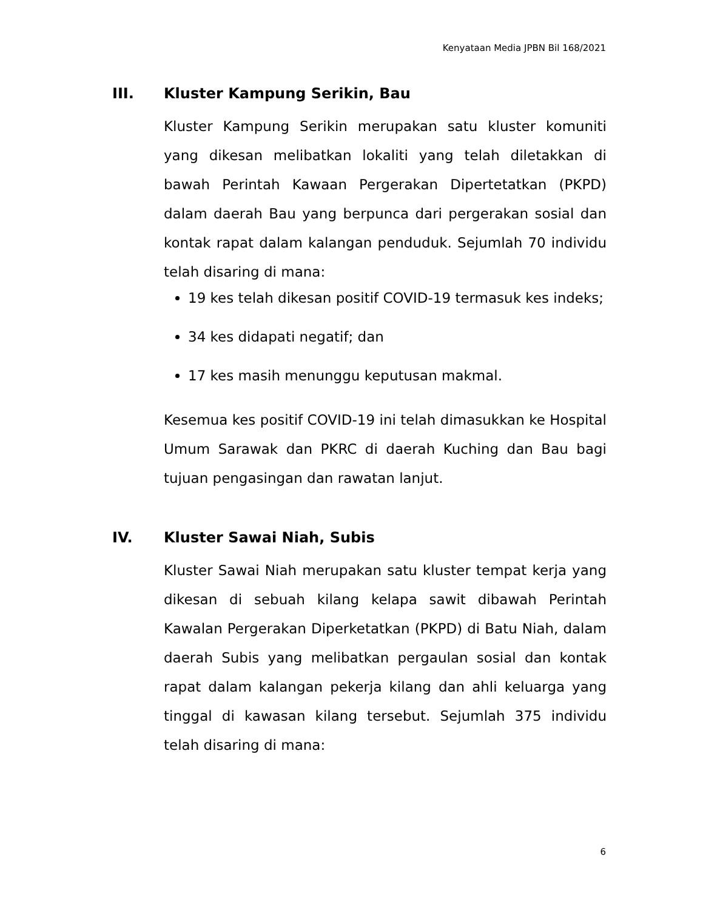Kenyataan Media JPBN Bil 168/2021
III. Kluster Kampung Serikin, Bau
Kluster Kampung Serikin merupakan satu kluster komuniti yang dikesan melibatkan lokaliti yang telah diletakkan di bawah Perintah Kawaan Pergerakan Dipertetatkan (PKPD) dalam daerah Bau yang berpunca dari pergerakan sosial dan kontak rapat dalam kalangan penduduk. Sejumlah 70 individu telah disaring di mana:
19 kes telah dikesan positif COVID-19 termasuk kes indeks;
34 kes didapati negatif; dan
17 kes masih menunggu keputusan makmal.
Kesemua kes positif COVID-19 ini telah dimasukkan ke Hospital Umum Sarawak dan PKRC di daerah Kuching dan Bau bagi tujuan pengasingan dan rawatan lanjut.
IV. Kluster Sawai Niah, Subis
Kluster Sawai Niah merupakan satu kluster tempat kerja yang dikesan di sebuah kilang kelapa sawit dibawah Perintah Kawalan Pergerakan Diperketatkan (PKPD) di Batu Niah, dalam daerah Subis yang melibatkan pergaulan sosial dan kontak rapat dalam kalangan pekerja kilang dan ahli keluarga yang tinggal di kawasan kilang tersebut. Sejumlah 375 individu telah disaring di mana:
6